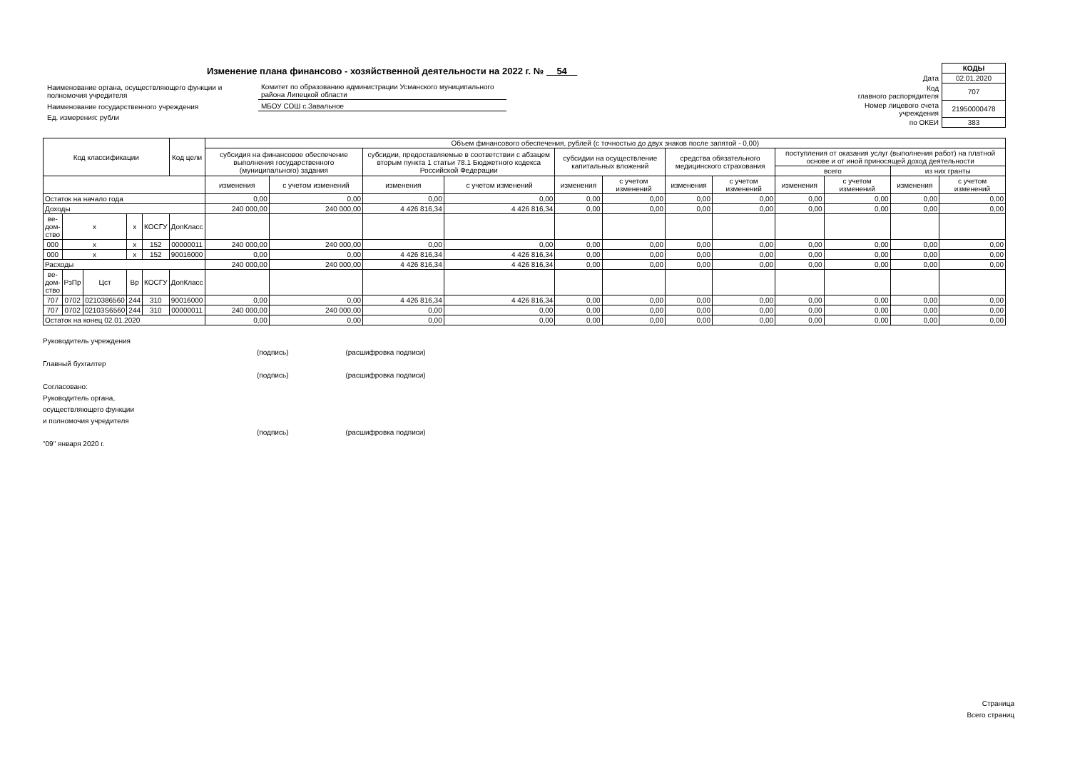Изменение плана финансово - хозяйственной деятельности на 2022 г. № 54
| Наименование органа, осуществляющего функции и полномочия учредителя | Комитет по образованию администрации Усманского муниципального района Липецкой области |
| Наименование государственного учреждения | МБОУ СОШ с.Завальное |
| Ед. измерения: рубли | |
| | КОДЫ |
| Дата | 02.01.2020 |
| Код главного распорядителя | 707 |
| Номер лицевого счета учреждения | 21950000478 |
| по ОКЕИ | 383 |
| Код классификации | | | | | Код цели | Объем финансового обеспечения, рублей (с точностью до двух знаков после запятой - 0,00) | | | | | | | | | | | |
| --- | --- | --- | --- | --- | --- | --- | --- | --- | --- | --- | --- | --- | --- | --- | --- | --- | --- |
| | | | | | | субсидия на финансовое обеспечение выполнения государственного (муниципального) задания | | субсидии, предоставляемые в соответствии с абзацем вторым пункта 1 статьи 78.1 Бюджетного кодекса Российской Федерации | | субсидии на осуществление капитальных вложений | | средства обязательного медицинского страхования | | поступления от оказания услуг (выполнения работ) на платной основе и от иной приносящей доход деятельности | | | |
| | | | | | | | | | | | | | | всего | | из них гранты | |
| | | | | | | изменения | с учетом изменений | изменения | с учетом изменений | изменения | с учетом изменений | изменения | с учетом изменений | изменения | с учетом изменений | изменения | с учетом изменений |
| Остаток на начало года | | | | | | 0,00 | 0,00 | 0,00 | 0,00 | 0,00 | 0,00 | 0,00 | 0,00 | 0,00 | 0,00 | 0,00 | 0,00 |
| Доходы | | | | | | 240 000,00 | 240 000,00 | 4 426 816,34 | 4 426 816,34 | 0,00 | 0,00 | 0,00 | 0,00 | 0,00 | 0,00 | 0,00 | 0,00 |
| ве- дом- ство | x | | x | КОСГУ | ДопКласс | | | | | | | | | | | | |
| 000 | x | | x | 152 | 00000011 | 240 000,00 | 240 000,00 | 0,00 | 0,00 | 0,00 | 0,00 | 0,00 | 0,00 | 0,00 | 0,00 | 0,00 | 0,00 |
| 000 | x | | x | 152 | 90016000 | 0,00 | 0,00 | 4 426 816,34 | 4 426 816,34 | 0,00 | 0,00 | 0,00 | 0,00 | 0,00 | 0,00 | 0,00 | 0,00 |
| Расходы | | | | | | 240 000,00 | 240 000,00 | 4 426 816,34 | 4 426 816,34 | 0,00 | 0,00 | 0,00 | 0,00 | 0,00 | 0,00 | 0,00 | 0,00 |
| ве- дом- ство | РзПр | Цст | Вр | КОСГУ | ДопКласс | | | | | | | | | | | | |
| 707 | 0702 | 0210386560 | 244 | 310 | 90016000 | 0,00 | 0,00 | 4 426 816,34 | 4 426 816,34 | 0,00 | 0,00 | 0,00 | 0,00 | 0,00 | 0,00 | 0,00 | 0,00 |
| 707 | 0702 | 02103S6560 | 244 | 310 | 00000011 | 240 000,00 | 240 000,00 | 0,00 | 0,00 | 0,00 | 0,00 | 0,00 | 0,00 | 0,00 | 0,00 | 0,00 | 0,00 |
| Остаток на конец 02.01.2020 | | | | | | 0,00 | 0,00 | 0,00 | 0,00 | 0,00 | 0,00 | 0,00 | 0,00 | 0,00 | 0,00 | 0,00 | 0,00 |
Руководитель учреждения
(подпись) (расшифровка подписи)
Главный бухгалтер
(подпись) (расшифровка подписи)
Согласовано:
Руководитель органа,
осуществляющего функции
и полномочия учредителя
(подпись) (расшифровка подписи)
"09" января 2020 г.
Страница
Всего страниц